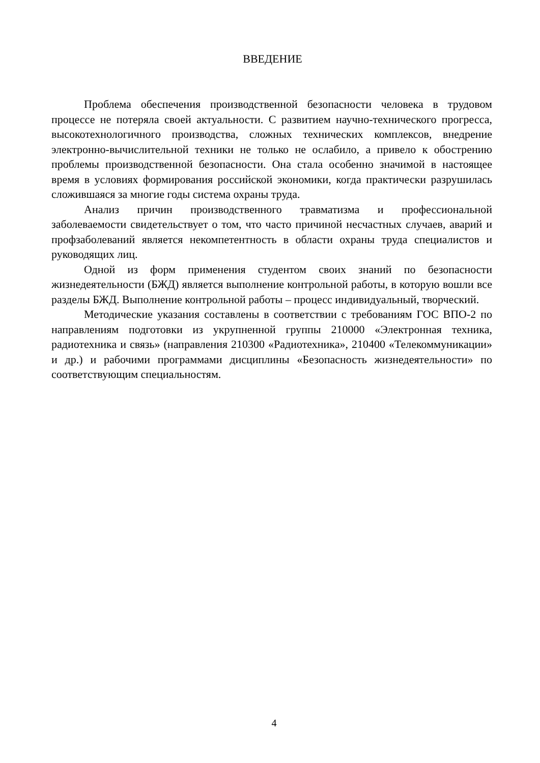ВВЕДЕНИЕ
Проблема обеспечения производственной безопасности человека в трудовом процессе не потеряла своей актуальности. С развитием научно-технического прогресса, высокотехнологичного производства, сложных технических комплексов, внедрение электронно-вычислительной техники не только не ослабило, а привело к обострению проблемы производственной безопасности. Она стала особенно значимой в настоящее время в условиях формирования российской экономики, когда практически разрушилась сложившаяся за многие годы система охраны труда.
Анализ причин производственного травматизма и профессиональной заболеваемости свидетельствует о том, что часто причиной несчастных случаев, аварий и профзаболеваний является некомпетентность в области охраны труда специалистов и руководящих лиц.
Одной из форм применения студентом своих знаний по безопасности жизнедеятельности (БЖД) является выполнение контрольной работы, в которую вошли все разделы БЖД. Выполнение контрольной работы – процесс индивидуальный, творческий.
Методические указания составлены в соответствии с требованиям ГОС ВПО-2 по направлениям подготовки из укрупненной группы 210000 «Электронная техника, радиотехника и связь» (направления 210300 «Радиотехника», 210400 «Телекоммуникации» и др.) и рабочими программами дисциплины «Безопасность жизнедеятельности» по соответствующим специальностям.
4